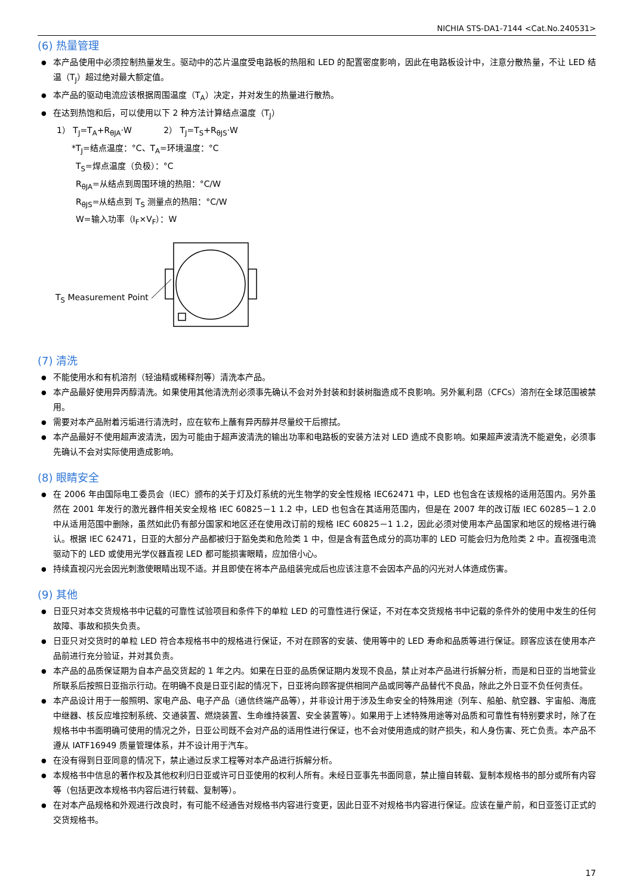NICHIA STS-DA1-7144 <Cat.No.240531>
(6) 热量管理
本产品使用中必须控制热量发生。驱动中的芯片温度受电路板的热阻和 LED 的配置密度影响，因此在电路板设计中，注意分散热量，不让 LED 结温（T<sub>J</sub>）超过绝对最大额定值。
本产品的驱动电流应该根据周围温度（T<sub>A</sub>）决定，并对发生的热量进行散热。
在达到热饱和后，可以使用以下 2 种方法计算结点温度（T<sub>J</sub>）
1） T<sub>J</sub>=T<sub>A</sub>+R<sub>θJA</sub>·W 2） T<sub>J</sub>=T<sub>S</sub>+R<sub>θJS</sub>·W
*T<sub>J</sub>=结点温度：°C、T<sub>A</sub>=环境温度：°C
T<sub>S</sub>=焊点温度（负极）：°C
R<sub>θJA</sub>=从结点到周围环境的热阻：°C/W
R<sub>θJS</sub>=从结点到 T<sub>S</sub> 测量点的热阻：°C/W
W=输入功率（I<sub>F</sub>×V<sub>F</sub>）：W
T<sub>S</sub> Measurement Point
(7) 清洗
不能使用水和有机溶剂（轻油精或稀释剂等）清洗本产品。
本产品最好使用异丙醇清洗。如果使用其他清洗剂必须事先确认不会对外封装和封装树脂造成不良影响。另外氟利昂（CFCs）溶剂在全球范围被禁用。
需要对本产品附着污垢进行清洗时，应在软布上蘸有异丙醇并尽量绞干后擦拭。
本产品最好不使用超声波清洗，因为可能由于超声波清洗的输出功率和电路板的安装方法对 LED 造成不良影响。如果超声波清洗不能避免，必须事先确认不会对实际使用造成影响。
(8) 眼睛安全
在 2006 年由国际电工委员会（IEC）颁布的关于灯及灯系统的光生物学的安全性规格 IEC62471 中，LED 也包含在该规格的适用范围内。另外虽然在 2001 年发行的激光器件相关安全规格 IEC 60825－1 1.2 中，LED 也包含在其适用范围内，但是在 2007 年的改订版 IEC 60285－1 2.0 中从适用范围中删除，虽然如此仍有部分国家和地区还在使用改订前的规格 IEC 60825－1 1.2，因此必须对使用本产品国家和地区的规格进行确认。根据 IEC 62471，日亚的大部分产品都被归于豁免类和危险类 1 中，但是含有蓝色成分的高功率的 LED 可能会归为危险类 2 中。直视强电流驱动下的 LED 或使用光学仪器直视 LED 都可能损害眼睛，应加倍小心。
持续直视闪光会因光刺激使眼睛出现不适。并且即使在将本产品组装完成后也应该注意不会因本产品的闪光对人体造成伤害。
(9) 其他
日亚只对本交货规格书中记载的可靠性试验项目和条件下的单粒 LED 的可靠性进行保证，不对在本交货规格书中记载的条件外的使用中发生的任何故障、事故和损失负责。
日亚只对交货时的单粒 LED 符合本规格书中的规格进行保证，不对在顾客的安装、使用等中的 LED 寿命和品质等进行保证。顾客应该在使用本产品前进行充分验证，并对其负责。
本产品的品质保证期为自本产品交货起的 1 年之内。如果在日亚的品质保证期内发现不良品，禁止对本产品进行拆解分析，而是和日亚的当地营业所联系后按照日亚指示行动。在明确不良是日亚引起的情况下，日亚将向顾客提供相同产品或同等产品替代不良品，除此之外日亚不负任何责任。
本产品设计用于一般照明、家电产品、电子产品（通信终端产品等），并非设计用于涉及生命安全的特殊用途（列车、船舶、航空器、宇宙船、海底中继器、核反应堆控制系统、交通装置、燃烧装置、生命维持装置、安全装置等）。如果用于上述特殊用途等对品质和可靠性有特别要求时，除了在规格书中书面明确可使用的情况之外，日亚公司既不会对产品的适用性进行保证，也不会对使用造成的财产损失，和人身伤害、死亡负责。本产品不遵从 IATF16949 质量管理体系，并不设计用于汽车。
在没有得到日亚同意的情况下，禁止通过反求工程等对本产品进行拆解分析。
本规格书中信息的著作权及其他权利归日亚或许可日亚使用的权利人所有。未经日亚事先书面同意，禁止擅自转载、复制本规格书的部分或所有内容等（包括更改本规格书内容后进行转载、复制等）。
在对本产品规格和外观进行改良时，有可能不经通告对规格书内容进行变更，因此日亚不对规格书内容进行保证。应该在量产前，和日亚签订正式的交货规格书。
17